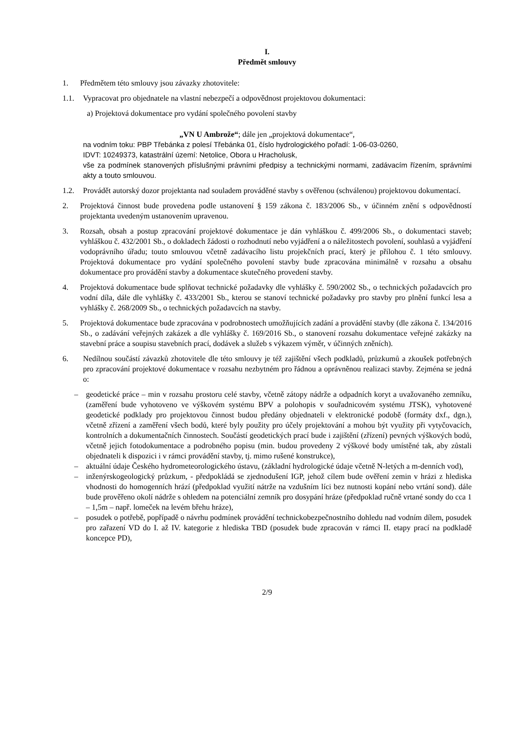I.
Předmět smlouvy
1. Předmětem této smlouvy jsou závazky zhotovitele:
1.1. Vypracovat pro objednatele na vlastní nebezpečí a odpovědnost projektovou dokumentaci:
a) Projektová dokumentace pro vydání společného povolení stavby
„VN U Ambrože“; dále jen „projektová dokumentace“,
na vodním toku: PBP Třebánka z polesí Třebánka 01, číslo hydrologického pořadí: 1-06-03-0260,
IDVT: 10249373, katastrální území: Netolice, Obora u Hracholusk,
vše za podmínek stanovených příslušnými právními předpisy a technickými normami, zadávacím řízením, správními akty a touto smlouvou.
1.2. Provádět autorský dozor projektanta nad souladem prováděné stavby s ověřenou (schválenou) projektovou dokumentací.
2. Projektová činnost bude provedena podle ustanovení § 159 zákona č. 183/2006 Sb., v účinném znění s odpovědností projektanta uvedeným ustanovením upravenou.
3. Rozsah, obsah a postup zpracování projektové dokumentace je dán vyhláškou č. 499/2006 Sb., o dokumentaci staveb; vyhláškou č. 432/2001 Sb., o dokladech žádosti o rozhodnutí nebo vyjádření a o náležitostech povolení, souhlasů a vyjádření vodoprávního úřadu; touto smlouvou včetně zadávacího listu projekčních prací, který je přílohou č. 1 této smlouvy. Projektová dokumentace pro vydání společného povolení stavby bude zpracována minimálně v rozsahu a obsahu dokumentace pro provádění stavby a dokumentace skutečného provedení stavby.
4. Projektová dokumentace bude splňovat technické požadavky dle vyhlášky č. 590/2002 Sb., o technických požadavcích pro vodní díla, dále dle vyhlášky č. 433/2001 Sb., kterou se stanoví technické požadavky pro stavby pro plnění funkcí lesa a vyhlášky č. 268/2009 Sb., o technických požadavcích na stavby.
5. Projektová dokumentace bude zpracována v podrobnostech umožňujících zadání a provádění stavby (dle zákona č. 134/2016 Sb., o zadávání veřejných zakázek a dle vyhlášky č. 169/2016 Sb., o stanovení rozsahu dokumentace veřejné zakázky na stavební práce a soupisu stavebních prací, dodávek a služeb s výkazem výměr, v účinných zněních).
6. Nedílnou součástí závazků zhotovitele dle této smlouvy je též zajištění všech podkladů, průzkumů a zkoušek potřebných pro zpracování projektové dokumentace v rozsahu nezbytném pro řádnou a oprávněnou realizaci stavby. Zejména se jedná o:
– geodetické práce – min v rozsahu prostoru celé stavby, včetně zátopy nádrže a odpadních koryt a uvažovaného zemníku, (zaměření bude vyhotoveno ve výškovém systému BPV a polohopis v souřadnicovém systému JTSK), vyhotovené geodetické podklady pro projektovou činnost budou předány objednateli v elektronické podobě (formáty dxf., dgn.), včetně zřízení a zaměření všech bodů, které byly použity pro účely projektování a mohou být využity při vytyčovacích, kontrolních a dokumentačních činnostech. Součástí geodetických prací bude i zajištění (zřízení) pevných výškových bodů, včetně jejich fotodokumentace a podrobného popisu (min. budou provedeny 2 výškové body umístěné tak, aby zůstali objednateli k dispozici i v rámci provádění stavby, tj. mimo rušené konstrukce),
– aktuální údaje Českého hydrometeorologického ústavu, (základní hydrologické údaje včetně N-letých a m-denních vod),
– inženýrskogeologický průzkum, - předpokládá se zjednodušení IGP, jehož cílem bude ověření zemin v hrázi z hlediska vhodnosti do homogenních hrází (předpoklad využití nátrže na vzdušním líci bez nutnosti kopání nebo vrtání sond). dále bude prověřeno okolí nádrže s ohledem na potenciální zemník pro dosypání hráze (předpoklad ručně vrtané sondy do cca 1 – 1,5m – např. lomeček na levém břehu hráze),
– posudek o potřebě, popřípadě o návrhu podmínek provádění technickobezpečnostního dohledu nad vodním dílem, posudek pro zařazení VD do I. až IV. kategorie z hlediska TBD (posudek bude zpracován v rámci II. etapy prací na podkladě koncepce PD),
2/9